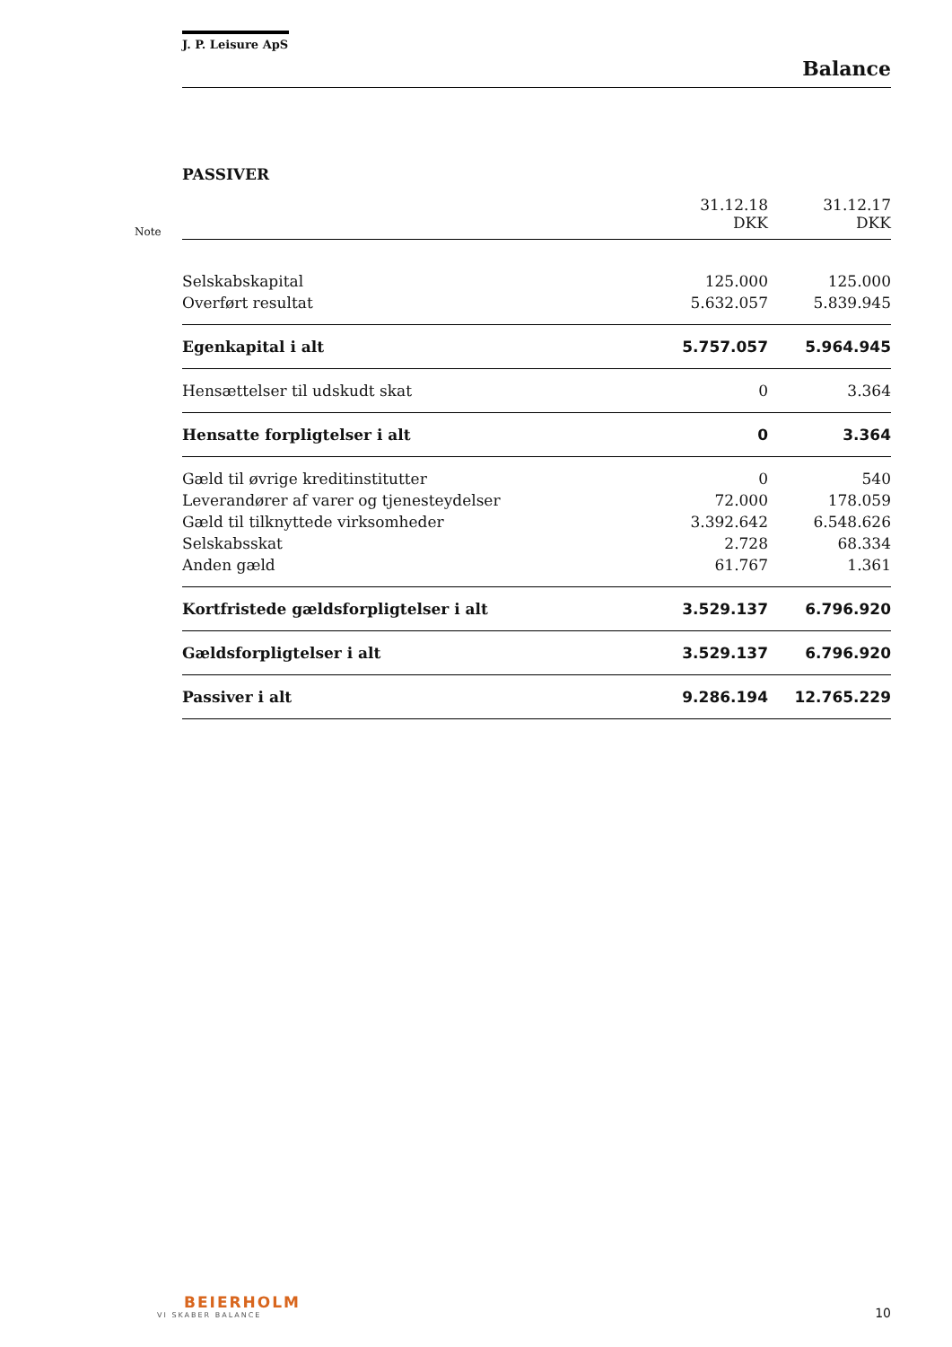J. P. Leisure ApS
Balance
PASSIVER
| Note | | 31.12.18 DKK | 31.12.17 DKK |
| | Selskabskapital | 125.000 | 125.000 |
| | Overført resultat | 5.632.057 | 5.839.945 |
| | Egenkapital i alt | 5.757.057 | 5.964.945 |
| | Hensættelser til udskudt skat | 0 | 3.364 |
| | Hensatte forpligtelser i alt | 0 | 3.364 |
| | Gæld til øvrige kreditinstitutter | 0 | 540 |
| | Leverandører af varer og tjenesteydelser | 72.000 | 178.059 |
| | Gæld til tilknyttede virksomheder | 3.392.642 | 6.548.626 |
| | Selskabsskat | 2.728 | 68.334 |
| | Anden gæld | 61.767 | 1.361 |
| | Kortfristede gældsforpligtelser i alt | 3.529.137 | 6.796.920 |
| | Gældsforpligtelser i alt | 3.529.137 | 6.796.920 |
| | Passiver i alt | 9.286.194 | 12.765.229 |
BEIERHOLM
VI SKABER BALANCE
10